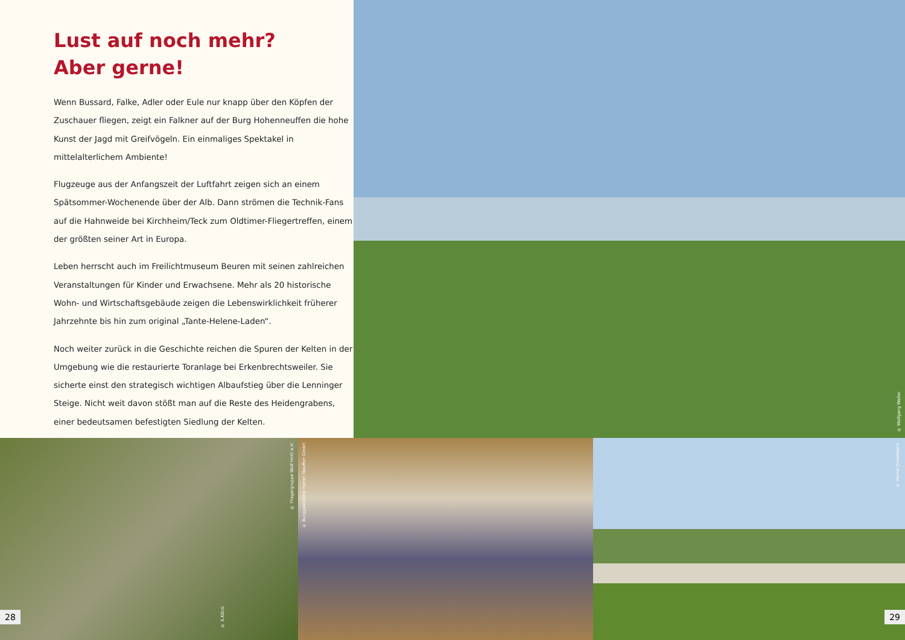Lust auf noch mehr?
Aber gerne!
Wenn Bussard, Falke, Adler oder Eule nur knapp über den Köpfen der Zuschauer fliegen, zeigt ein Falkner auf der Burg Hohenneuffen die hohe Kunst der Jagd mit Greifvögeln. Ein einmaliges Spektakel in mittelalterlichem Ambiente!
Flugzeuge aus der Anfangszeit der Luftfahrt zeigen sich an einem Spätsommer-Wochenende über der Alb. Dann strömen die Technik-Fans auf die Hahnweide bei Kirchheim/Teck zum Oldtimer-Fliegertreffen, einem der größten seiner Art in Europa.
Leben herrscht auch im Freilichtmuseum Beuren mit seinen zahlreichen Veranstaltungen für Kinder und Erwachsene. Mehr als 20 historische Wohn- und Wirtschaftsgebäude zeigen die Lebenswirklichkeit früherer Jahrzehnte bis hin zum original „Tante-Helene-Laden“.
Noch weiter zurück in die Geschichte reichen die Spuren der Kelten in der Umgebung wie die restaurierte Toranlage bei Erkenbrechtsweiler. Sie sicherte einst den strategisch wichtigen Albaufstieg über die Lenninger Steige. Nicht weit davon stößt man auf die Reste des Heidengrabens, einer bedeutsamen befestigten Siedlung der Kelten.
© Wolfgang Weller
© Fliegergruppe Wolf Hirth e.V.
© S.Kölcü
© Burggaststätte Hohen Neuffen GmbH
© Reiner Enkelmann
28 29